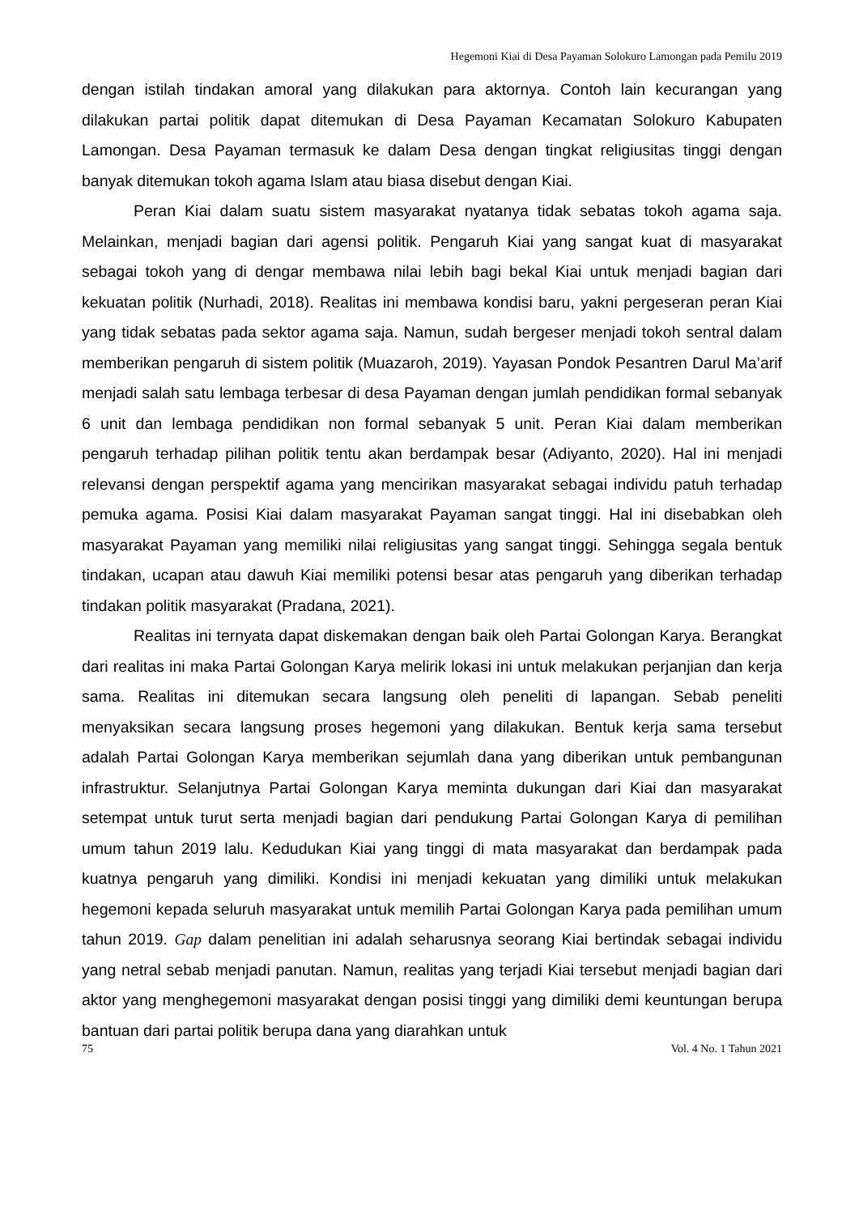Hegemoni Kiai di Desa Payaman Solokuro Lamongan pada Pemilu 2019
dengan istilah tindakan amoral yang dilakukan para aktornya. Contoh lain kecurangan yang dilakukan partai politik dapat ditemukan di Desa Payaman Kecamatan Solokuro Kabupaten Lamongan. Desa Payaman termasuk ke dalam Desa dengan tingkat religiusitas tinggi dengan banyak ditemukan tokoh agama Islam atau biasa disebut dengan Kiai.
Peran Kiai dalam suatu sistem masyarakat nyatanya tidak sebatas tokoh agama saja. Melainkan, menjadi bagian dari agensi politik. Pengaruh Kiai yang sangat kuat di masyarakat sebagai tokoh yang di dengar membawa nilai lebih bagi bekal Kiai untuk menjadi bagian dari kekuatan politik (Nurhadi, 2018). Realitas ini membawa kondisi baru, yakni pergeseran peran Kiai yang tidak sebatas pada sektor agama saja. Namun, sudah bergeser menjadi tokoh sentral dalam memberikan pengaruh di sistem politik (Muazaroh, 2019). Yayasan Pondok Pesantren Darul Ma’arif menjadi salah satu lembaga terbesar di desa Payaman dengan jumlah pendidikan formal sebanyak 6 unit dan lembaga pendidikan non formal sebanyak 5 unit. Peran Kiai dalam memberikan pengaruh terhadap pilihan politik tentu akan berdampak besar (Adiyanto, 2020). Hal ini menjadi relevansi dengan perspektif agama yang mencirikan masyarakat sebagai individu patuh terhadap pemuka agama. Posisi Kiai dalam masyarakat Payaman sangat tinggi. Hal ini disebabkan oleh masyarakat Payaman yang memiliki nilai religiusitas yang sangat tinggi. Sehingga segala bentuk tindakan, ucapan atau dawuh Kiai memiliki potensi besar atas pengaruh yang diberikan terhadap tindakan politik masyarakat (Pradana, 2021).
Realitas ini ternyata dapat diskemakan dengan baik oleh Partai Golongan Karya. Berangkat dari realitas ini maka Partai Golongan Karya melirik lokasi ini untuk melakukan perjanjian dan kerja sama. Realitas ini ditemukan secara langsung oleh peneliti di lapangan. Sebab peneliti menyaksikan secara langsung proses hegemoni yang dilakukan. Bentuk kerja sama tersebut adalah Partai Golongan Karya memberikan sejumlah dana yang diberikan untuk pembangunan infrastruktur. Selanjutnya Partai Golongan Karya meminta dukungan dari Kiai dan masyarakat setempat untuk turut serta menjadi bagian dari pendukung Partai Golongan Karya di pemilihan umum tahun 2019 lalu. Kedudukan Kiai yang tinggi di mata masyarakat dan berdampak pada kuatnya pengaruh yang dimiliki. Kondisi ini menjadi kekuatan yang dimiliki untuk melakukan hegemoni kepada seluruh masyarakat untuk memilih Partai Golongan Karya pada pemilihan umum tahun 2019. Gap dalam penelitian ini adalah seharusnya seorang Kiai bertindak sebagai individu yang netral sebab menjadi panutan. Namun, realitas yang terjadi Kiai tersebut menjadi bagian dari aktor yang menghegemoni masyarakat dengan posisi tinggi yang dimiliki demi keuntungan berupa bantuan dari partai politik berupa dana yang diarahkan untuk
75 Vol. 4 No. 1 Tahun 2021